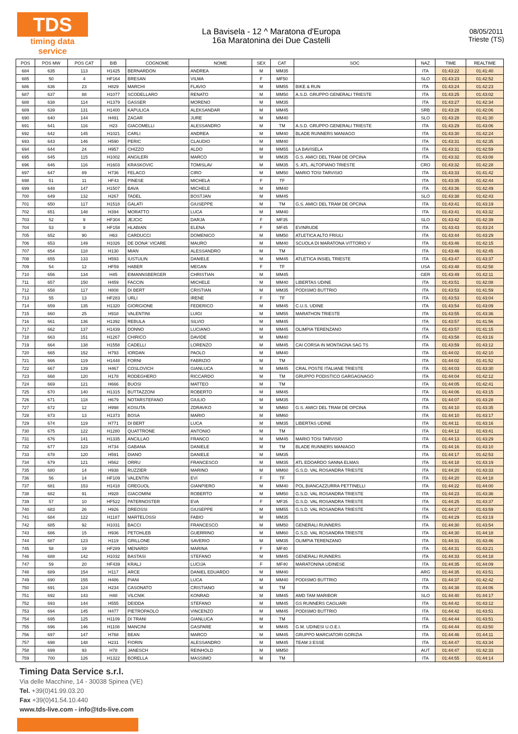TDS
timing data service
La Bavisela - 12 ^ Maratona d'Europa
16a Maratonina dei Due Castelli
08/05/2011
Trieste (TS)
| POS | POS MW | POS CAT | BIB | COGNOME | NOME | SEX | CAT | SOC | NAZ | TIME | REALTIME |
| --- | --- | --- | --- | --- | --- | --- | --- | --- | --- | --- | --- |
| 684 | 635 | 113 | H1425 | BERNARDON | ANDREA | M | MM35 | | ITA | 01:43:22 | 01:41:40 |
| 685 | 50 | 4 | HF164 | BRESAN | VILMA | F | MF50 | | SLO | 01:43:23 | 01:42:52 |
| 686 | 636 | 23 | H829 | MARCHI | FLAVIO | M | MM55 | BIKE & RUN | ITA | 01:43:24 | 01:42:23 |
| 687 | 637 | 88 | H1077 | SCODELLARO | RENATO | M | MM50 | A.S.D. GRUPPO GENERALI TRIESTE | ITA | 01:43:25 | 01:43:02 |
| 688 | 638 | 114 | H1379 | GASSER | MORENO | M | MM35 | | ITA | 01:43:27 | 01:42:34 |
| 689 | 639 | 131 | H1400 | KAPULICA | ALEKSANDAR | M | MM45 | | SRB | 01:43:28 | 01:42:06 |
| 690 | 640 | 144 | H491 | ZAGAR | JURE | M | MM40 | | SLO | 01:43:28 | 01:41:30 |
| 691 | 641 | 116 | H23 | GIACOMELLI | ALESSANDRO | M | TM | A.S.D. GRUPPO GENERALI TRIESTE | ITA | 01:43:29 | 01:43:06 |
| 692 | 642 | 145 | H1021 | CARLI | ANDREA | M | MM40 | BLADE RUNNERS MANIAGO | ITA | 01:43:30 | 01:42:24 |
| 693 | 643 | 146 | H590 | PERIC | CLAUDIO | M | MM40 | | ITA | 01:43:31 | 01:42:35 |
| 694 | 644 | 24 | H957 | CHIZZO | ALDO | M | MM55 | LA BAVISELA | ITA | 01:43:31 | 01:42:59 |
| 695 | 645 | 115 | H1002 | ANGILERI | MARCO | M | MM35 | G.S. AMICI DEL TRAM DE OPCINA | ITA | 01:43:32 | 01:43:08 |
| 696 | 646 | 116 | H1603 | KRASKOVIC | TOMISLAV | M | MM35 | S. ATL. ALTOPIANO TRIESTE | CRO | 01:43:32 | 01:42:28 |
| 697 | 647 | 89 | H736 | FELACO | CIRO | M | MM50 | MARIO TOSI TARVISIO | ITA | 01:43:33 | 01:41:42 |
| 698 | 51 | 11 | HF43 | PINESE | MICHELA | F | TF | | ITA | 01:43:35 | 01:42:44 |
| 699 | 648 | 147 | H1507 | BAVA | MICHELE | M | MM40 | | ITA | 01:43:36 | 01:42:49 |
| 700 | 649 | 132 | H267 | TADEL | BOSTJAN | M | MM45 | | SLO | 01:43:38 | 01:42:43 |
| 701 | 650 | 117 | H1518 | GALATI | GIUSEPPE | M | TM | G.S. AMICI DEL TRAM DE OPCINA | ITA | 01:43:41 | 01:43:19 |
| 702 | 651 | 148 | H394 | MORATTO | LUCA | M | MM40 | | ITA | 01:43:41 | 01:43:32 |
| 703 | 52 | 9 | HF304 | JEJCIC | DARJA | F | MF35 | | SLO | 01:43:42 | 01:42:39 |
| 704 | 53 | 9 | HF158 | HLABIAN | ELENA | F | MF45 | EVINRUDE | ITA | 01:43:43 | 01:43:24 |
| 705 | 652 | 90 | H63 | CARDUCCI | DOMENICO | M | MM50 | ATLETICA ALTO FRIULI | ITA | 01:43:44 | 01:43:29 |
| 706 | 653 | 149 | H1026 | DE DONA' VICARE | MAURO | M | MM40 | SCUOLA DI MARATONA VITTORIO V | ITA | 01:43:46 | 01:42:15 |
| 707 | 654 | 118 | H130 | MIAN | ALESSANDRO | M | TM | | ITA | 01:43:46 | 01:42:45 |
| 708 | 655 | 133 | H593 | IUSTULIN | DANIELE | M | MM45 | ATLETICA INSIEL TRIESTE | ITA | 01:43:47 | 01:43:37 |
| 709 | 54 | 12 | HF59 | HABER | MEGAN | F | TF | | USA | 01:43:48 | 01:42:58 |
| 710 | 656 | 134 | H45 | EIMANNSBERGER | CHRISTIAN | M | MM45 | | GER | 01:43:49 | 01:42:11 |
| 711 | 657 | 150 | H459 | FACCIN | MICHELE | M | MM40 | LIBERTAS UDINE | ITA | 01:43:51 | 01:42:08 |
| 712 | 658 | 117 | H808 | DI BERT | CRISTIAN | M | MM35 | PODISMO BUTTRIO | ITA | 01:43:53 | 01:41:59 |
| 713 | 55 | 13 | HF283 | URLI | IRENE | F | TF | | ITA | 01:43:53 | 01:43:04 |
| 714 | 659 | 135 | H1320 | GIORGIONE | FEDERICO | M | MM45 | C.U.S. UDINE | ITA | 01:43:54 | 01:43:09 |
| 715 | 660 | 25 | H918 | VALENTINI | LUIGI | M | MM55 | MARATHON TRIESTE | ITA | 01:43:55 | 01:43:36 |
| 716 | 661 | 136 | H1392 | REBULA | SILVIO | M | MM45 | | ITA | 01:43:57 | 01:41:56 |
| 717 | 662 | 137 | H1439 | DONNO | LUCIANO | M | MM45 | OLIMPIA TERENZANO | ITA | 01:43:57 | 01:41:15 |
| 718 | 663 | 151 | H1267 | CHIRICO | DAVIDE | M | MM40 | | ITA | 01:43:58 | 01:43:16 |
| 719 | 664 | 138 | H1558 | CADELLI | LORENZO | M | MM45 | CAI CORSA IN MONTAGNA SAG TS | ITA | 01:43:59 | 01:43:12 |
| 720 | 665 | 152 | H793 | IORDAN | PAOLO | M | MM40 | | ITA | 01:44:02 | 01:42:10 |
| 721 | 666 | 119 | H1448 | FORNI | FABRIZIO | M | TM | | ITA | 01:44:02 | 01:41:52 |
| 722 | 667 | 139 | H467 | COSLOVICH | GIANLUCA | M | MM45 | CRAL POSTE ITALIANE TRIESTE | ITA | 01:44:03 | 01:43:30 |
| 723 | 668 | 120 | H178 | RODEGHERO | RICCARDO | M | TM | GRUPPO PODISTICO GARGAGNAGO | ITA | 01:44:04 | 01:42:12 |
| 724 | 669 | 121 | H666 | BUOSI | MATTEO | M | TM | | ITA | 01:44:05 | 01:42:41 |
| 725 | 670 | 140 | H1315 | BUTTAZZONI | ROBERTO | M | MM45 | | ITA | 01:44:06 | 01:43:15 |
| 726 | 671 | 118 | H679 | NOTARSTEFANO | GIULIO | M | MM35 | | ITA | 01:44:07 | 01:43:28 |
| 727 | 672 | 12 | H998 | KOSUTA | ZDRAVKO | M | MM60 | G.S. AMICI DEL TRAM DE OPCINA | ITA | 01:44:10 | 01:43:35 |
| 728 | 673 | 13 | H1373 | BOSA | MARIO | M | MM60 | | ITA | 01:44:10 | 01:43:17 |
| 729 | 674 | 119 | H771 | DI BERT | LUCA | M | MM35 | LIBERTAS UDINE | ITA | 01:44:11 | 01:43:16 |
| 730 | 675 | 122 | H1280 | QUATTRONE | ANTONIO | M | TM | | ITA | 01:44:12 | 01:43:41 |
| 731 | 676 | 141 | H1335 | ANCILLAO | FRANCO | M | MM45 | MARIO TOSI TARVISIO | ITA | 01:44:13 | 01:43:29 |
| 732 | 677 | 123 | H734 | GABANA | DANIELE | M | TM | BLADE RUNNERS MANIAGO | ITA | 01:44:16 | 01:43:10 |
| 733 | 678 | 120 | H591 | DIANO | DANIELE | M | MM35 | | ITA | 01:44:17 | 01:42:53 |
| 734 | 679 | 121 | H562 | ORRU | FRANCESCO | M | MM35 | ATL EDOARDO SANNA ELMAS | ITA | 01:44:18 | 01:43:19 |
| 735 | 680 | 14 | H938 | RUZZIER | MARINO | M | MM60 | G.S.D. VAL ROSANDRA TRIESTE | ITA | 01:44:20 | 01:43:33 |
| 736 | 56 | 14 | HF109 | VALENTIN | EVI | F | TF | | ITA | 01:44:20 | 01:44:18 |
| 737 | 681 | 153 | H1418 | GREGUOL | GIANPIERO | M | MM40 | POL.BIANCAZZURRA PETTINELLI | ITA | 01:44:22 | 01:44:00 |
| 738 | 682 | 91 | H928 | GIACOMINI | ROBERTO | M | MM50 | G.S.D. VAL ROSANDRA TRIESTE | ITA | 01:44:23 | 01:43:36 |
| 739 | 57 | 10 | HF522 | PATERNOSTER | EVA | F | MF35 | G.S.D. VAL ROSANDRA TRIESTE | ITA | 01:44:25 | 01:43:37 |
| 740 | 683 | 26 | H926 | DREOSSI | GIUSEPPE | M | MM55 | G.S.D. VAL ROSANDRA TRIESTE | ITA | 01:44:27 | 01:43:59 |
| 741 | 684 | 122 | H1187 | MARTELOSSI | FABIO | M | MM35 | | ITA | 01:44:29 | 01:43:19 |
| 742 | 685 | 92 | H1031 | BACCI | FRANCESCO | M | MM50 | GENERALI RUNNERS | ITA | 01:44:30 | 01:43:54 |
| 743 | 686 | 15 | H936 | PETOHLEB | GUERRINO | M | MM60 | G.S.D. VAL ROSANDRA TRIESTE | ITA | 01:44:30 | 01:44:18 |
| 744 | 687 | 123 | H119 | GRILLONE | SAVERIO | M | MM35 | OLIMPIA TERENZANO | ITA | 01:44:31 | 01:43:46 |
| 745 | 58 | 19 | HF289 | MENARDI | MARINA | F | MF40 | | ITA | 01:44:31 | 01:43:21 |
| 746 | 688 | 142 | H1032 | BASTASI | STEFANO | M | MM45 | GENERALI RUNNERS | ITA | 01:44:33 | 01:44:18 |
| 747 | 59 | 20 | HF439 | KRALJ | LUCIJA | F | MF40 | MARATONINA UDINESE | ITA | 01:44:35 | 01:44:09 |
| 748 | 689 | 154 | H117 | ARCE | DANIEL EDUARDO | M | MM40 | | ARG | 01:44:35 | 01:43:51 |
| 749 | 690 | 155 | H486 | PIANI | LUCA | M | MM40 | PODISMO BUTTRIO | ITA | 01:44:37 | 01:42:42 |
| 750 | 691 | 124 | H234 | CASONATO | CRISTIANO | M | TM | | ITA | 01:44:38 | 01:44:06 |
| 751 | 692 | 143 | H48 | VILCNIK | KONRAD | M | MM45 | AMD TAM MARIBOR | SLO | 01:44:40 | 01:44:17 |
| 752 | 693 | 144 | H555 | DEIDDA | STEFANO | M | MM45 | GS RUNNERS CAGLIARI | ITA | 01:44:42 | 01:43:12 |
| 753 | 694 | 145 | H477 | PIETROPAOLO | VINCENZO | M | MM45 | PODISMO BUTTRIO | ITA | 01:44:42 | 01:43:51 |
| 754 | 695 | 125 | H1109 | DI TRANI | GIANLUCA | M | TM | | ITA | 01:44:44 | 01:43:51 |
| 755 | 696 | 146 | H1108 | MANCINI | GASPARE | M | MM45 | G.M. UDINESI U.O.E.I. | ITA | 01:44:44 | 01:43:50 |
| 756 | 697 | 147 | H768 | BEAN | MARCO | M | MM45 | GRUPPO MARCIATORI GORIZIA | ITA | 01:44:46 | 01:44:11 |
| 757 | 698 | 148 | H231 | FIORIN | ALESSANDRO | M | MM45 | TEAM 3 ESSE | ITA | 01:44:47 | 01:43:34 |
| 758 | 699 | 93 | H78 | JANESCH | REINHOLD | M | MM50 | | AUT | 01:44:47 | 01:42:33 |
| 759 | 700 | 126 | H1322 | BORELLA | MASSIMO | M | TM | | ITA | 01:44:55 | 01:44:14 |
Timing Data Service s.r.l.
Via delle Macchine, 14 - 30038 Spinea (VE)
Tel. +39(0)41.99.03.20
Fax +39(0)41.54.10.440
www.tds-live.com - info@tds-live.com